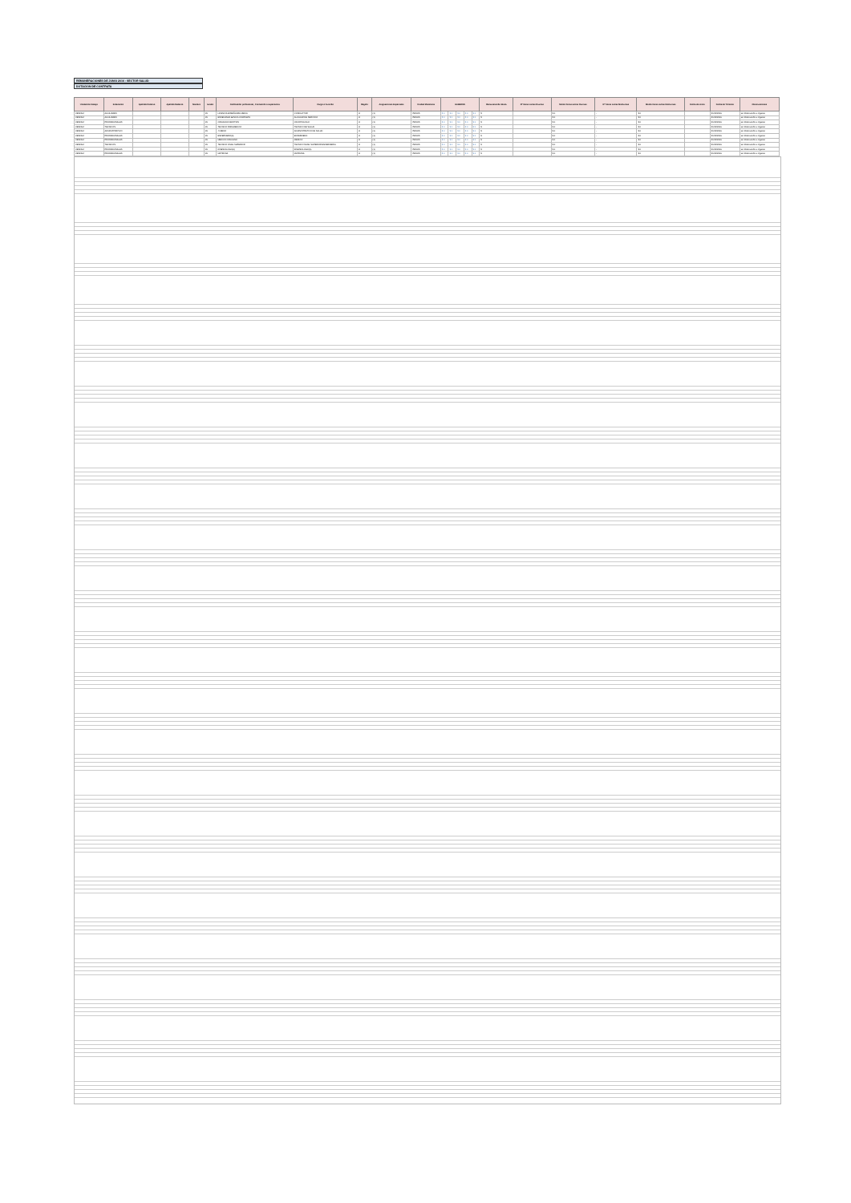REMUNERACIONES DE JUNIO 2016 : SECTOR SALUD
DOTACION DE CONTRATA
| Unidad de trabajo | Estamento | Apellido Paterno | Apellido Materno | Nombre | Grado | Calificación profesional , Formación o experiencia | Cargo o Función | Región | Asignaciones Especiales | Unidad Monetaria | HABERES | | | | | Remuneración Bruta | Nº horas extras Diurnas | Monto horas extras Diurnas | Nº horas extras Nocturnas | Monto horas extras Nocturnas | Fecha de inicio | Fecha de Término | Observaciones |
| --- | --- | --- | --- | --- | --- | --- | --- | --- | --- | --- | --- | --- | --- | --- | --- | --- | --- | --- | --- | --- | --- | --- | --- |
| CESFAM | AUXILIARES | | | | 15 | LICENCIA ENSEÑANZA MEDIA | CONDUCTOR | 8 | (1) | PESOS | $ 0 | $ 0 | $ 0 | $ 0 | $ 0 | $ | | $ 0 | - | $ 0 | | 31/12/2016 | sin observación a registrar |
| CESFAM | AUXILIARES | | | | 15 | ENSEÑANZA BASICA COMPLETA | AUXILIAR DE SERVICIO | 8 | (1) | PESOS | $ 0 | $ 0 | $ 0 | $ 0 | $ 0 | $ | | $ 0 | - | $ 0 | | 31/12/2016 | sin observación a registrar |
| CESFAM | PROFESIONALES | | | | 15 | CIRUJANO DENTISTA | ODONTOLOGO | 8 | (1) | PESOS | $ 0 | $ 0 | $ 0 | $ 0 | $ 0 | $ | | $ 0 | - | $ 0 | | 31/12/2016 | sin observación a registrar |
| CESFAM | TECNICOS | | | | 15 | TECNICO PARAMEDICO | TECNICO DE SALUD | 8 | (1) | PESOS | $ 0 | $ 0 | $ 0 | $ 0 | $ 0 | $ | | $ 0 | - | $ 0 | | 31/12/2016 | sin observación a registrar |
| CESFAM | ADMINISTRATIVO | | | | 15 | 4 MEDIO | ADMINISTRATIVO DE SALUD | 8 | (1) | PESOS | $ 0 | $ 0 | $ 0 | $ 0 | $ 0 | $ | | $ 0 | - | $ 0 | | 31/12/2016 | sin observación a registrar |
| CESFAM | PROFESIONALES | | | | 15 | ENFERMERO(A) | ENFERMERA | 8 | (1) | PESOS | $ 0 | $ 0 | $ 0 | $ 0 | $ 0 | $ | | $ 0 | - | $ 0 | | 31/12/2016 | sin observación a registrar |
| CESFAM | PROFESIONALES | | | | 15 | MEDICO CIRUJANO | MEDICO | 8 | (1) | PESOS | $ 0 | $ 0 | $ 0 | $ 0 | $ 0 | $ | | $ 0 | - | $ 0 | | 31/12/2016 | sin observación a registrar |
| CESFAM | TECNICOS | | | | 15 | TECNICO NIVEL SUPERIOR | TECNICO NIVEL SUPERIOR ENFERMERIA | 8 | (1) | PESOS | $ 0 | $ 0 | $ 0 | $ 0 | $ 0 | $ | | $ 0 | - | $ 0 | | 31/12/2016 | sin observación a registrar |
| CESFAM | PROFESIONALES | | | | 15 | KINESIOLOGO(A) | KINESIOLOGO(A) | 8 | (1) | PESOS | $ 0 | $ 0 | $ 0 | $ 0 | $ 0 | $ | | $ 0 | - | $ 0 | | 31/12/2016 | sin observación a registrar |
| CESFAM | PROFESIONALES | | | | 15 | MATRONA | MATRONA | 8 | (1) | PESOS | $ 0 | $ 0 | $ 0 | $ 0 | $ 0 | $ | | $ 0 | - | $ 0 | | 31/12/2016 | sin observación a registrar |